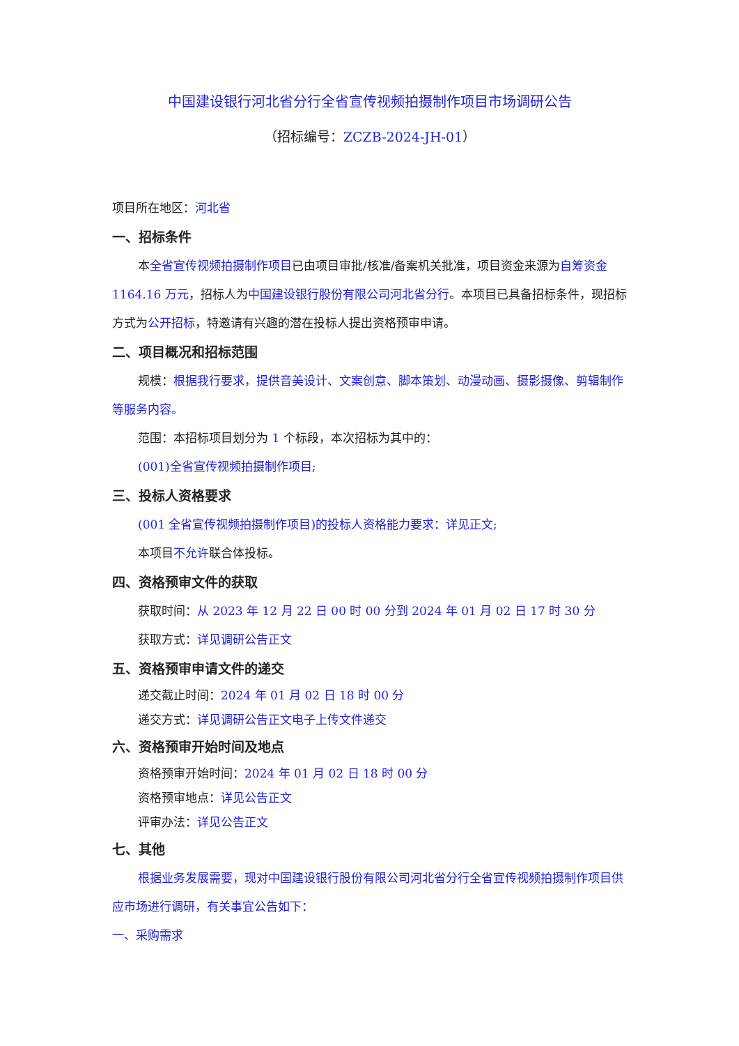中国建设银行河北省分行全省宣传视频拍摄制作项目市场调研公告
（招标编号：ZCZB-2024-JH-01）
项目所在地区：河北省
一、招标条件
本全省宣传视频拍摄制作项目已由项目审批/核准/备案机关批准，项目资金来源为自筹资金 1164.16 万元，招标人为中国建设银行股份有限公司河北省分行。本项目已具备招标条件，现招标方式为公开招标，特邀请有兴趣的潜在投标人提出资格预审申请。
二、项目概况和招标范围
规模：根据我行要求，提供音美设计、文案创意、脚本策划、动漫动画、摄影摄像、剪辑制作等服务内容。
范围：本招标项目划分为 1 个标段，本次招标为其中的：
(001)全省宣传视频拍摄制作项目;
三、投标人资格要求
(001 全省宣传视频拍摄制作项目)的投标人资格能力要求：详见正文;
本项目不允许联合体投标。
四、资格预审文件的获取
获取时间：从 2023 年 12 月 22 日 00 时 00 分到 2024 年 01 月 02 日 17 时 30 分
获取方式：详见调研公告正文
五、资格预审申请文件的递交
递交截止时间：2024 年 01 月 02 日 18 时 00 分
递交方式：详见调研公告正文电子上传文件递交
六、资格预审开始时间及地点
资格预审开始时间：2024 年 01 月 02 日 18 时 00 分
资格预审地点：详见公告正文
评审办法：详见公告正文
七、其他
根据业务发展需要，现对中国建设银行股份有限公司河北省分行全省宣传视频拍摄制作项目供应市场进行调研，有关事宜公告如下：
一、采购需求